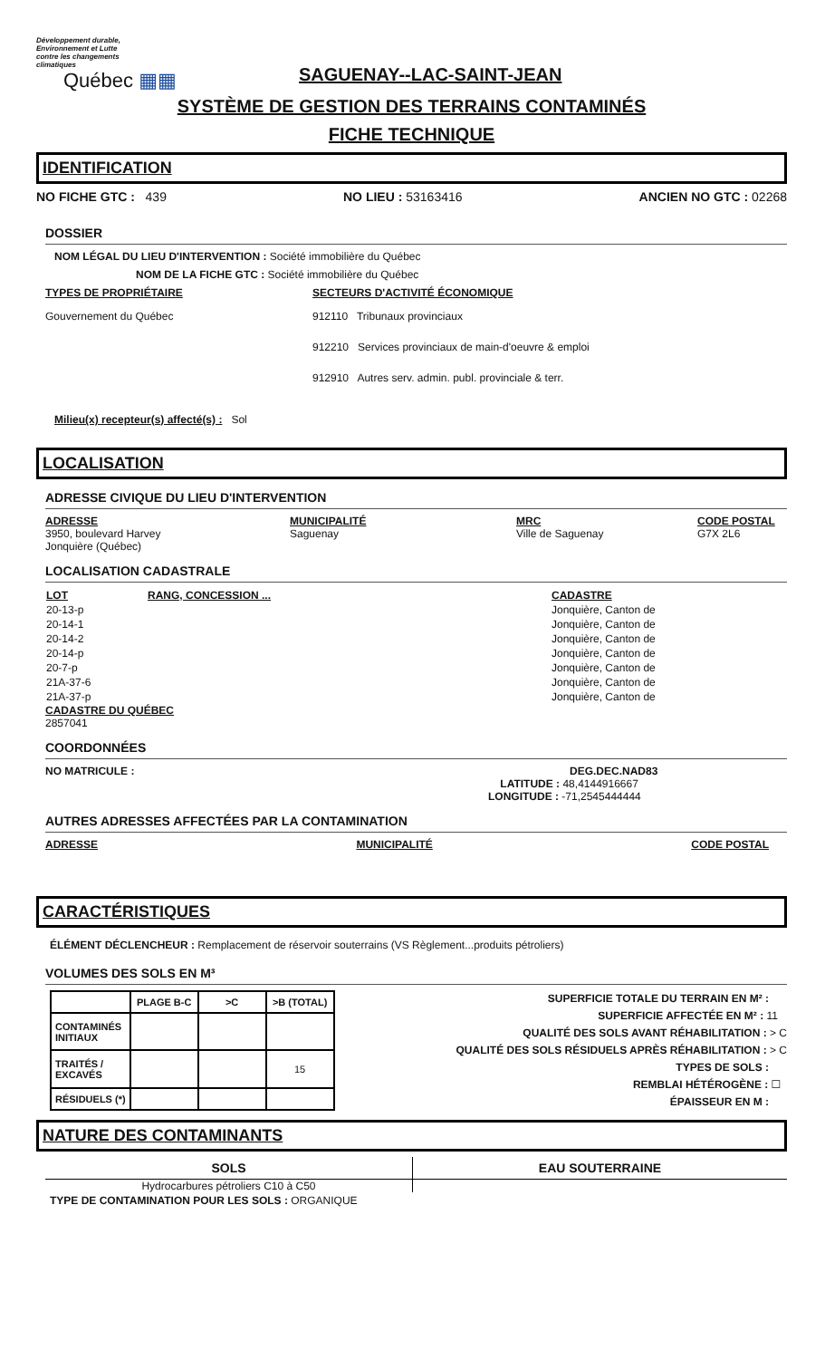Développement durable,
Environnement et Lutte
contre les changements
climatiques
Québec ▦▦
SAGUENAY--LAC-SAINT-JEAN
SYSTÈME DE GESTION DES TERRAINS CONTAMINÉS
FICHE TECHNIQUE
IDENTIFICATION
NO FICHE GTC : 439 NO LIEU : 53163416 ANCIEN NO GTC : 02268
DOSSIER
NOM LÉGAL DU LIEU D'INTERVENTION : Société immobilière du Québec
NOM DE LA FICHE GTC : Société immobilière du Québec
TYPES DE PROPRIÉTAIRE
Gouvernement du Québec
SECTEURS D'ACTIVITÉ ÉCONOMIQUE
912110 Tribunaux provinciaux
912210 Services provinciaux de main-d'oeuvre & emploi
912910 Autres serv. admin. publ. provinciale & terr.
Milieu(x) recepteur(s) affecté(s) : Sol
LOCALISATION
ADRESSE CIVIQUE DU LIEU D'INTERVENTION
ADRESSE
MUNICIPALITÉ
MRC
CODE POSTAL
3950, boulevard Harvey
Jonquière (Québec)
Saguenay
Ville de Saguenay
G7X 2L6
LOCALISATION CADASTRALE
| LOT | RANG, CONCESSION ... | CADASTRE |
| 20-13-p | | Jonquière, Canton de |
| 20-14-1 | | Jonquière, Canton de |
| 20-14-2 | | Jonquière, Canton de |
| 20-14-p | | Jonquière, Canton de |
| 20-7-p | | Jonquière, Canton de |
| 21A-37-6 | | Jonquière, Canton de |
| 21A-37-p | | Jonquière, Canton de |
CADASTRE DU QUÉBEC
2857041
COORDONNÉES
NO MATRICULE : DEG.DEC.NAD83
LATITUDE : 48,4144916667
LONGITUDE : -71,2545444444
AUTRES ADRESSES AFFECTÉES PAR LA CONTAMINATION
ADRESSE MUNICIPALITÉ CODE POSTAL
CARACTÉRISTIQUES
ÉLÉMENT DÉCLENCHEUR : Remplacement de réservoir souterrains (VS Règlement...produits pétroliers)
VOLUMES DES SOLS EN M³
| | PLAGE B-C | >C | >B (TOTAL) |
| --- | --- | --- | --- |
| CONTAMINÉS INITIAUX | | | |
| TRAITÉS / EXCAVÉS | | | 15 |
| RÉSIDUELS (*) | | | |
SUPERFICIE TOTALE DU TERRAIN EN M² :
SUPERFICIE AFFECTÉE EN M² : 11
QUALITÉ DES SOLS AVANT RÉHABILITATION : > C
QUALITÉ DES SOLS RÉSIDUELS APRÈS RÉHABILITATION : > C
TYPES DE SOLS :
REMBLAI HÉTÉROGÈNE : ☐
ÉPAISSEUR EN M :
NATURE DES CONTAMINANTS
SOLS
Hydrocarbures pétroliers C10 à C50
EAU SOUTERRAINE
TYPE DE CONTAMINATION POUR LES SOLS : ORGANIQUE